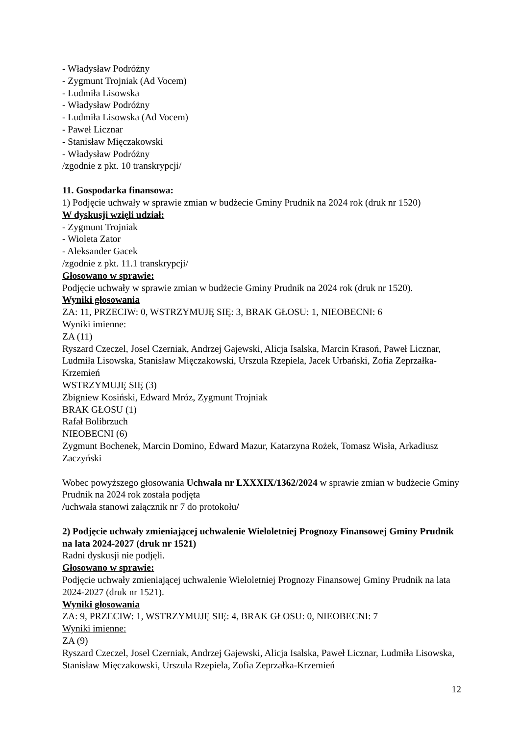- Władysław Podróżny
- Zygmunt Trojniak (Ad Vocem)
- Ludmiła Lisowska
- Władysław Podróżny
- Ludmiła Lisowska (Ad Vocem)
- Paweł Licznar
- Stanisław Mięczakowski
- Władysław Podróżny
/zgodnie z pkt. 10 transkrypcji/
11. Gospodarka finansowa:
1) Podjęcie uchwały w sprawie zmian w budżecie Gminy Prudnik na 2024 rok (druk nr 1520)
W dyskusji wzięli udział:
- Zygmunt Trojniak
- Wioleta Zator
- Aleksander Gacek
/zgodnie z pkt. 11.1 transkrypcji/
Głosowano w sprawie:
Podjęcie uchwały w sprawie zmian w budżecie Gminy Prudnik na 2024 rok (druk nr 1520).
Wyniki głosowania
ZA: 11, PRZECIW: 0, WSTRZYMUJĘ SIĘ: 3, BRAK GŁOSU: 1, NIEOBECNI: 6
Wyniki imienne:
ZA (11)
Ryszard Czeczel, Josel Czerniak, Andrzej Gajewski, Alicja Isalska, Marcin Krasoń, Paweł Licznar, Ludmiła Lisowska, Stanisław Mięczakowski, Urszula Rzepiela, Jacek Urbański, Zofia Zeprzałka-Krzemień
WSTRZYMUJĘ SIĘ (3)
Zbigniew Kosiński, Edward Mróz, Zygmunt Trojniak
BRAK GŁOSU (1)
Rafał Bolibrzuch
NIEOBECNI (6)
Zygmunt Bochenek, Marcin Domino, Edward Mazur, Katarzyna Rożek, Tomasz Wisła, Arkadiusz Zaczyński
Wobec powyższego głosowania Uchwała nr LXXXIX/1362/2024 w sprawie zmian w budżecie Gminy Prudnik na 2024 rok została podjęta
/uchwała stanowi załącznik nr 7 do protokołu/
2) Podjęcie uchwały zmieniającej uchwalenie Wieloletniej Prognozy Finansowej Gminy Prudnik na lata 2024-2027 (druk nr 1521)
Radni dyskusji nie podjęli.
Głosowano w sprawie:
Podjęcie uchwały zmieniającej uchwalenie Wieloletniej Prognozy Finansowej Gminy Prudnik na lata 2024-2027 (druk nr 1521).
Wyniki głosowania
ZA: 9, PRZECIW: 1, WSTRZYMUJĘ SIĘ: 4, BRAK GŁOSU: 0, NIEOBECNI: 7
Wyniki imienne:
ZA (9)
Ryszard Czeczel, Josel Czerniak, Andrzej Gajewski, Alicja Isalska, Paweł Licznar, Ludmiła Lisowska, Stanisław Mięczakowski, Urszula Rzepiela, Zofia Zeprzałka-Krzemień
12